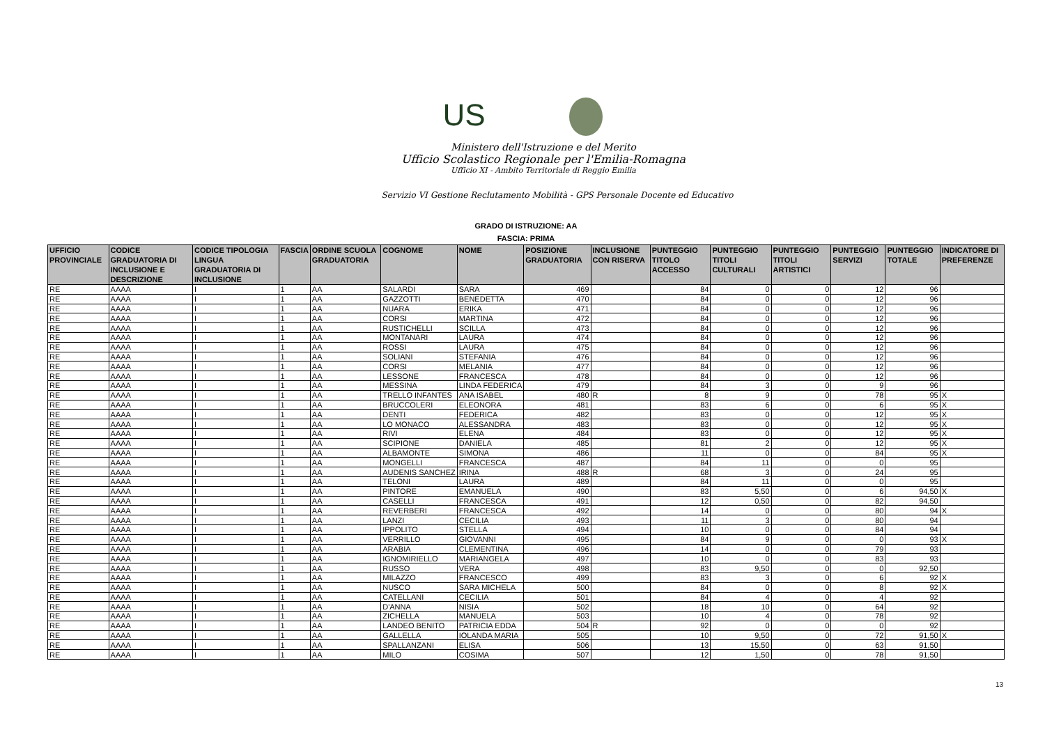US
Ministero dell'Istruzione e del Merito
Ufficio Scolastico Regionale per l'Emilia-Romagna
Ufficio XI - Ambito Territoriale di Reggio Emilia
Servizio VI Gestione Reclutamento Mobilità - GPS Personale Docente ed Educativo
GRADO DI ISTRUZIONE: AA
FASCIA: PRIMA
| UFFICIO PROVINCIALE | CODICE GRADUATORIA DI INCLUSIONE E DESCRIZIONE | CODICE TIPOLOGIA LINGUA GRADUATORIA DI INCLUSIONE | FASCIA | ORDINE SCUOLA GRADUATORIA | COGNOME | NOME | POSIZIONE GRADUATORIA | INCLUSIONE CON RISERVA | PUNTEGGIO TITOLO ACCESSO | PUNTEGGIO TITOLI CULTURALI | PUNTEGGIO TITOLI ARTISTICI | PUNTEGGIO SERVIZI | PUNTEGGIO TOTALE | INDICATORE DI PREFERENZE |
| --- | --- | --- | --- | --- | --- | --- | --- | --- | --- | --- | --- | --- | --- | --- |
| RE | AAAA | I | 1 | AA | SALARDI | SARA | 469 | | 84 | 0 | 0 | 12 | 96 | |
| RE | AAAA | I | 1 | AA | GAZZOTTI | BENEDETTA | 470 | | 84 | 0 | 0 | 12 | 96 | |
| RE | AAAA | I | 1 | AA | NUARA | ERIKA | 471 | | 84 | 0 | 0 | 12 | 96 | |
| RE | AAAA | I | 1 | AA | CORSI | MARTINA | 472 | | 84 | 0 | 0 | 12 | 96 | |
| RE | AAAA | I | 1 | AA | RUSTICHELLI | SCILLA | 473 | | 84 | 0 | 0 | 12 | 96 | |
| RE | AAAA | I | 1 | AA | MONTANARI | LAURA | 474 | | 84 | 0 | 0 | 12 | 96 | |
| RE | AAAA | I | 1 | AA | ROSSI | LAURA | 475 | | 84 | 0 | 0 | 12 | 96 | |
| RE | AAAA | I | 1 | AA | SOLIANI | STEFANIA | 476 | | 84 | 0 | 0 | 12 | 96 | |
| RE | AAAA | I | 1 | AA | CORSI | MELANIA | 477 | | 84 | 0 | 0 | 12 | 96 | |
| RE | AAAA | I | 1 | AA | LESSONE | FRANCESCA | 478 | | 84 | 0 | 0 | 12 | 96 | |
| RE | AAAA | I | 1 | AA | MESSINA | LINDA FEDERICA | 479 | | 84 | 3 | 0 | 9 | 96 | |
| RE | AAAA | I | 1 | AA | TRELLO INFANTES | ANA ISABEL | 480 | R | 8 | 9 | 0 | 78 | 95 | X |
| RE | AAAA | I | 1 | AA | BRUCCOLERI | ELEONORA | 481 | | 83 | 6 | 0 | 6 | 95 | X |
| RE | AAAA | I | 1 | AA | DENTI | FEDERICA | 482 | | 83 | 0 | 0 | 12 | 95 | X |
| RE | AAAA | I | 1 | AA | LO MONACO | ALESSANDRA | 483 | | 83 | 0 | 0 | 12 | 95 | X |
| RE | AAAA | I | 1 | AA | RIVI | ELENA | 484 | | 83 | 0 | 0 | 12 | 95 | X |
| RE | AAAA | I | 1 | AA | SCIPIONE | DANIELA | 485 | | 81 | 2 | 0 | 12 | 95 | X |
| RE | AAAA | I | 1 | AA | ALBAMONTE | SIMONA | 486 | | 11 | 0 | 0 | 84 | 95 | X |
| RE | AAAA | I | 1 | AA | MONGELLI | FRANCESCA | 487 | | 84 | 11 | 0 | 0 | 95 | |
| RE | AAAA | I | 1 | AA | AUDENIS SANCHEZ | IRINA | 488 | R | 68 | 3 | 0 | 24 | 95 | |
| RE | AAAA | I | 1 | AA | TELONI | LAURA | 489 | | 84 | 11 | 0 | 0 | 95 | |
| RE | AAAA | I | 1 | AA | PINTORE | EMANUELA | 490 | | 83 | 5,50 | 0 | 6 | 94,50 | X |
| RE | AAAA | I | 1 | AA | CASELLI | FRANCESCA | 491 | | 12 | 0,50 | 0 | 82 | 94,50 | |
| RE | AAAA | I | 1 | AA | REVERBERI | FRANCESCA | 492 | | 14 | 0 | 0 | 80 | 94 | X |
| RE | AAAA | I | 1 | AA | LANZI | CECILIA | 493 | | 11 | 3 | 0 | 80 | 94 | |
| RE | AAAA | I | 1 | AA | IPPOLITO | STELLA | 494 | | 10 | 0 | 0 | 84 | 94 | |
| RE | AAAA | I | 1 | AA | VERRILLO | GIOVANNI | 495 | | 84 | 9 | 0 | 0 | 93 | X |
| RE | AAAA | I | 1 | AA | ARABIA | CLEMENTINA | 496 | | 14 | 0 | 0 | 79 | 93 | |
| RE | AAAA | I | 1 | AA | IGNOMIRIELLO | MARIANGELA | 497 | | 10 | 0 | 0 | 83 | 93 | |
| RE | AAAA | I | 1 | AA | RUSSO | VERA | 498 | | 83 | 9,50 | 0 | 0 | 92,50 | |
| RE | AAAA | I | 1 | AA | MILAZZO | FRANCESCO | 499 | | 83 | 3 | 0 | 6 | 92 | X |
| RE | AAAA | I | 1 | AA | NUSCO | SARA MICHELA | 500 | | 84 | 0 | 0 | 8 | 92 | X |
| RE | AAAA | I | 1 | AA | CATELLANI | CECILIA | 501 | | 84 | 4 | 0 | 4 | 92 | |
| RE | AAAA | I | 1 | AA | D'ANNA | NISIA | 502 | | 18 | 10 | 0 | 64 | 92 | |
| RE | AAAA | I | 1 | AA | ZICHELLA | MANUELA | 503 | | 10 | 4 | 0 | 78 | 92 | |
| RE | AAAA | I | 1 | AA | LANDEO BENITO | PATRICIA EDDA | 504 | R | 92 | 0 | 0 | 0 | 92 | |
| RE | AAAA | I | 1 | AA | GALLELLA | IOLANDA MARIA | 505 | | 10 | 9,50 | 0 | 72 | 91,50 | X |
| RE | AAAA | I | 1 | AA | SPALLANZANI | ELISA | 506 | | 13 | 15,50 | 0 | 63 | 91,50 | |
| RE | AAAA | I | 1 | AA | MILO | COSIMA | 507 | | 12 | 1,50 | 0 | 78 | 91,50 | |
13